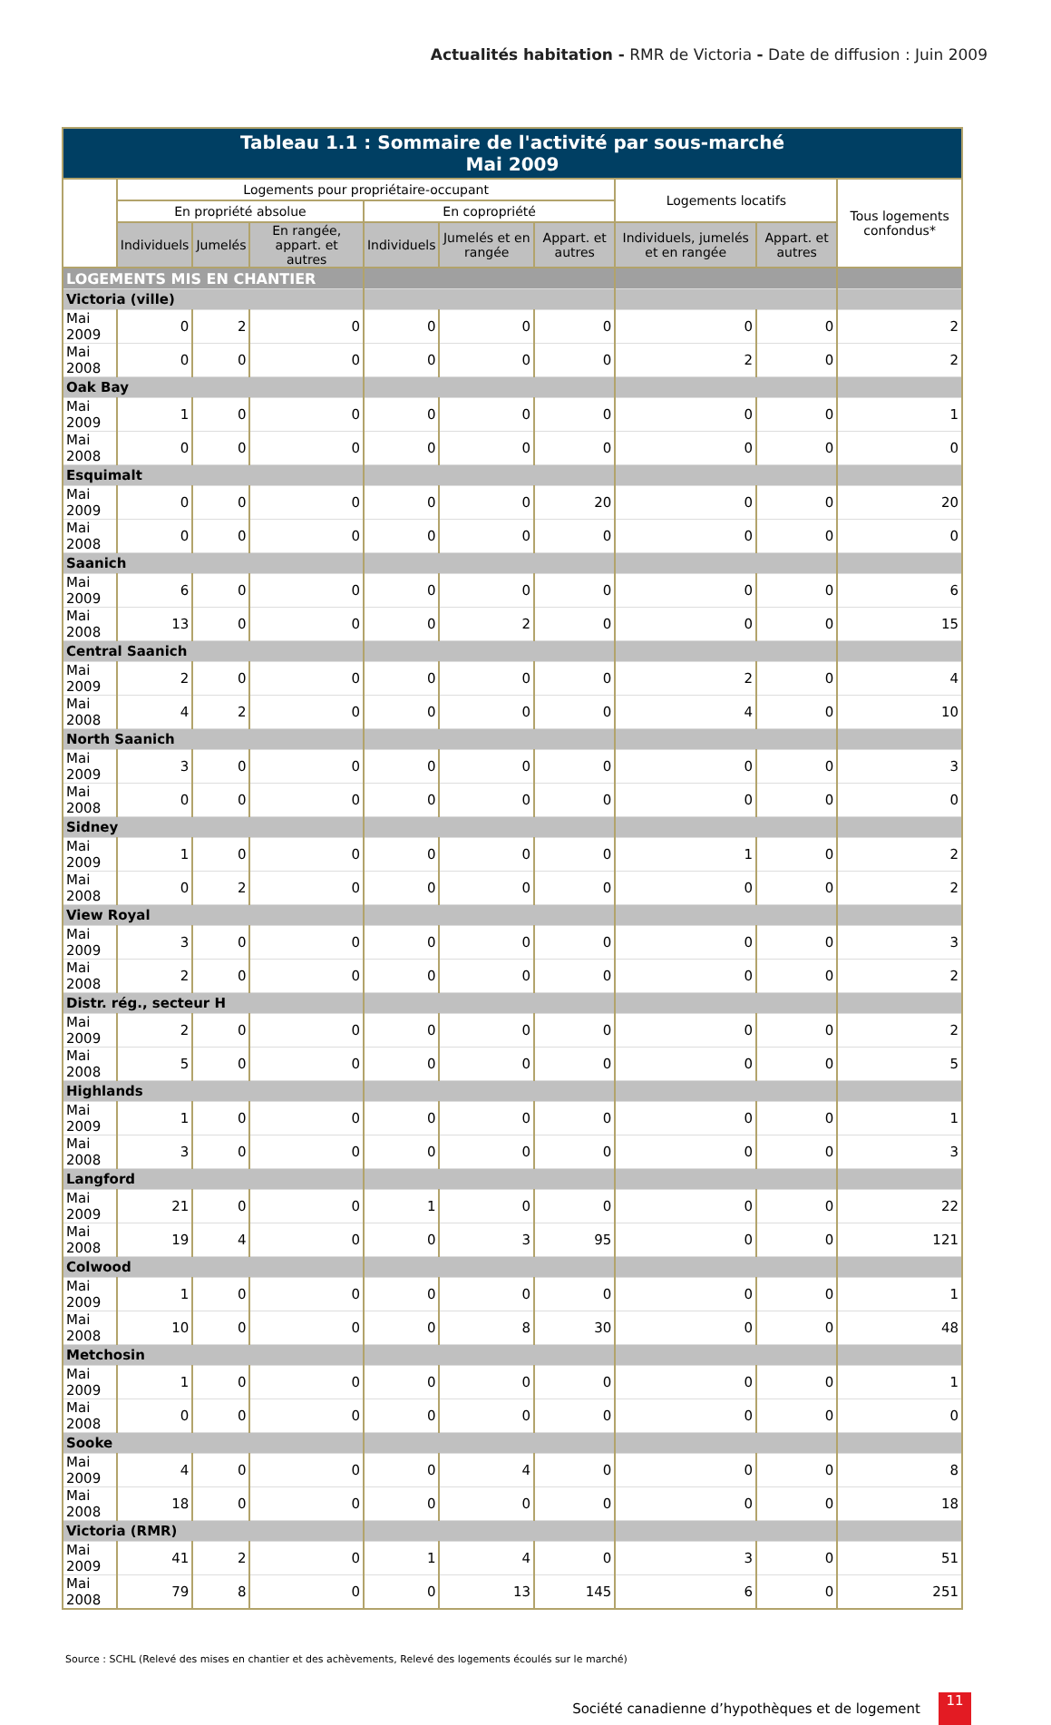Actualités habitation - RMR de Victoria - Date de diffusion : Juin 2009
| Tableau 1.1 : Sommaire de l'activité par sous-marché Mai 2009 | | | | | | | | | |
| --- | --- | --- | --- | --- | --- | --- | --- | --- | --- |
| | Logements pour propriétaire-occupant | | | | | | Logements locatifs | | Tous logements confondus* |
| | En propriété absolue | | | En copropriété | | | | | |
| | Individuels | Jumelés | En rangée, appart. et autres | Individuels | Jumelés et en rangée | Appart. et autres | Individuels, jumelés et en rangée | Appart. et autres | |
| LOGEMENTS MIS EN CHANTIER | | | | | | | | | |
| Victoria (ville) | | | | | | | | | |
| Mai 2009 | 0 | 2 | 0 | 0 | 0 | 0 | 0 | 0 | 2 |
| Mai 2008 | 0 | 0 | 0 | 0 | 0 | 0 | 2 | 0 | 2 |
| Oak Bay | | | | | | | | | |
| Mai 2009 | 1 | 0 | 0 | 0 | 0 | 0 | 0 | 0 | 1 |
| Mai 2008 | 0 | 0 | 0 | 0 | 0 | 0 | 0 | 0 | 0 |
| Esquimalt | | | | | | | | | |
| Mai 2009 | 0 | 0 | 0 | 0 | 0 | 20 | 0 | 0 | 20 |
| Mai 2008 | 0 | 0 | 0 | 0 | 0 | 0 | 0 | 0 | 0 |
| Saanich | | | | | | | | | |
| Mai 2009 | 6 | 0 | 0 | 0 | 0 | 0 | 0 | 0 | 6 |
| Mai 2008 | 13 | 0 | 0 | 0 | 2 | 0 | 0 | 0 | 15 |
| Central Saanich | | | | | | | | | |
| Mai 2009 | 2 | 0 | 0 | 0 | 0 | 0 | 2 | 0 | 4 |
| Mai 2008 | 4 | 2 | 0 | 0 | 0 | 0 | 4 | 0 | 10 |
| North Saanich | | | | | | | | | |
| Mai 2009 | 3 | 0 | 0 | 0 | 0 | 0 | 0 | 0 | 3 |
| Mai 2008 | 0 | 0 | 0 | 0 | 0 | 0 | 0 | 0 | 0 |
| Sidney | | | | | | | | | |
| Mai 2009 | 1 | 0 | 0 | 0 | 0 | 0 | 1 | 0 | 2 |
| Mai 2008 | 0 | 2 | 0 | 0 | 0 | 0 | 0 | 0 | 2 |
| View Royal | | | | | | | | | |
| Mai 2009 | 3 | 0 | 0 | 0 | 0 | 0 | 0 | 0 | 3 |
| Mai 2008 | 2 | 0 | 0 | 0 | 0 | 0 | 0 | 0 | 2 |
| Distr. rég., secteur H | | | | | | | | | |
| Mai 2009 | 2 | 0 | 0 | 0 | 0 | 0 | 0 | 0 | 2 |
| Mai 2008 | 5 | 0 | 0 | 0 | 0 | 0 | 0 | 0 | 5 |
| Highlands | | | | | | | | | |
| Mai 2009 | 1 | 0 | 0 | 0 | 0 | 0 | 0 | 0 | 1 |
| Mai 2008 | 3 | 0 | 0 | 0 | 0 | 0 | 0 | 0 | 3 |
| Langford | | | | | | | | | |
| Mai 2009 | 21 | 0 | 0 | 1 | 0 | 0 | 0 | 0 | 22 |
| Mai 2008 | 19 | 4 | 0 | 0 | 3 | 95 | 0 | 0 | 121 |
| Colwood | | | | | | | | | |
| Mai 2009 | 1 | 0 | 0 | 0 | 0 | 0 | 0 | 0 | 1 |
| Mai 2008 | 10 | 0 | 0 | 0 | 8 | 30 | 0 | 0 | 48 |
| Metchosin | | | | | | | | | |
| Mai 2009 | 1 | 0 | 0 | 0 | 0 | 0 | 0 | 0 | 1 |
| Mai 2008 | 0 | 0 | 0 | 0 | 0 | 0 | 0 | 0 | 0 |
| Sooke | | | | | | | | | |
| Mai 2009 | 4 | 0 | 0 | 0 | 4 | 0 | 0 | 0 | 8 |
| Mai 2008 | 18 | 0 | 0 | 0 | 0 | 0 | 0 | 0 | 18 |
| Victoria (RMR) | | | | | | | | | |
| Mai 2009 | 41 | 2 | 0 | 1 | 4 | 0 | 3 | 0 | 51 |
| Mai 2008 | 79 | 8 | 0 | 0 | 13 | 145 | 6 | 0 | 251 |
Source : SCHL (Relevé des mises en chantier et des achèvements, Relevé des logements écoulés sur le marché)
Société canadienne d’hypothèques et de logement 11